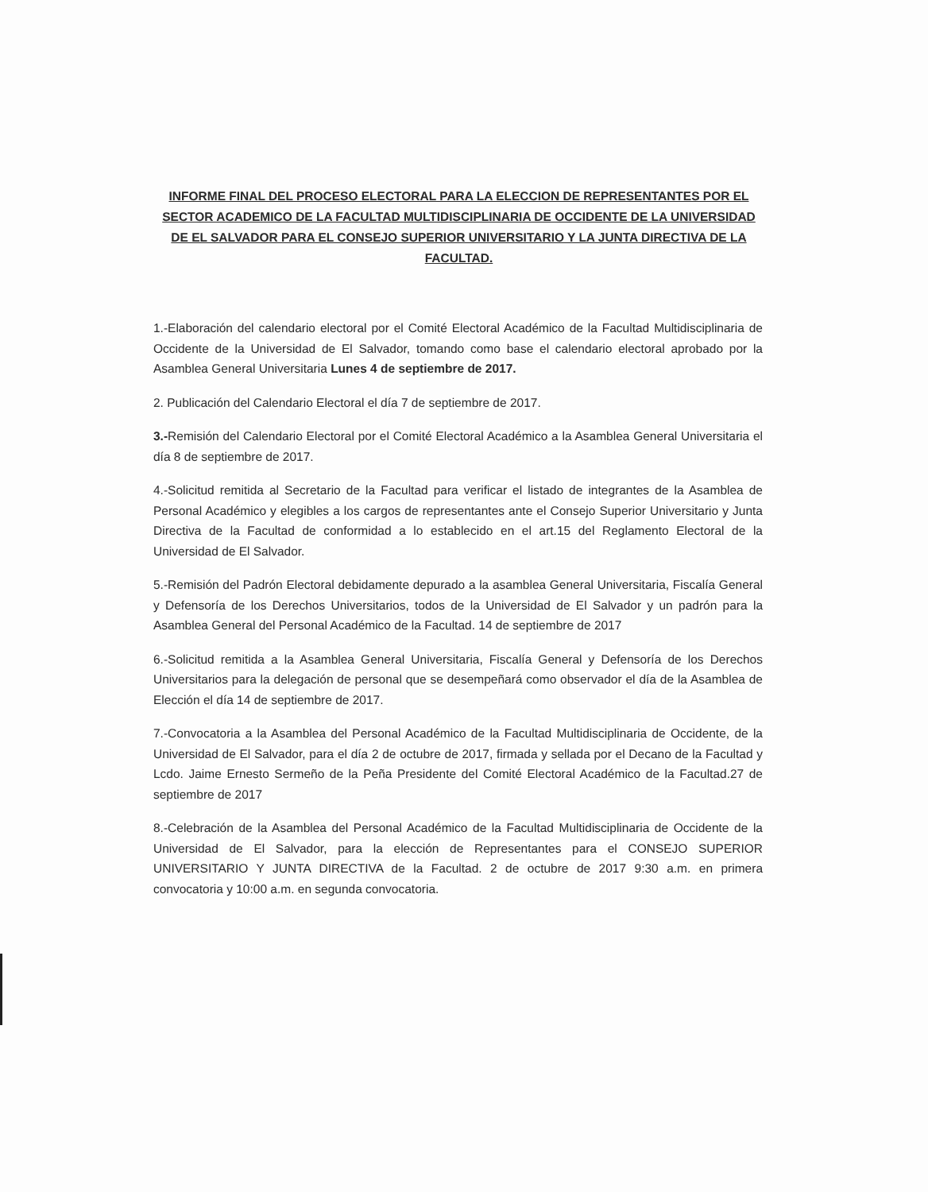INFORME FINAL DEL PROCESO ELECTORAL PARA LA ELECCION DE REPRESENTANTES POR EL SECTOR ACADEMICO DE LA FACULTAD MULTIDISCIPLINARIA DE OCCIDENTE DE LA UNIVERSIDAD DE EL SALVADOR PARA EL CONSEJO SUPERIOR UNIVERSITARIO Y LA JUNTA DIRECTIVA DE LA FACULTAD.
1.-Elaboración del calendario electoral por el Comité Electoral Académico de la Facultad Multidisciplinaria de Occidente de la Universidad de El Salvador, tomando como base el calendario electoral aprobado por la Asamblea General Universitaria Lunes 4 de septiembre de 2017.
2. Publicación del Calendario Electoral el día 7 de septiembre de 2017.
3.-Remisión del Calendario Electoral por el Comité Electoral Académico a la Asamblea General Universitaria el día 8 de septiembre de 2017.
4.-Solicitud remitida al Secretario de la Facultad para verificar el listado de integrantes de la Asamblea de Personal Académico y elegibles a los cargos de representantes ante el Consejo Superior Universitario y Junta Directiva de la Facultad de conformidad a lo establecido en el art.15 del Reglamento Electoral de la Universidad de El Salvador.
5.-Remisión del Padrón Electoral debidamente depurado a la asamblea General Universitaria, Fiscalía General y Defensoría de los Derechos Universitarios, todos de la Universidad de El Salvador y un padrón para la Asamblea General del Personal Académico de la Facultad. 14 de septiembre de 2017
6.-Solicitud remitida a la Asamblea General Universitaria, Fiscalía General y Defensoría de los Derechos Universitarios para la delegación de personal que se desempeñará como observador el día de la Asamblea de Elección el día 14 de septiembre de 2017.
7.-Convocatoria a la Asamblea del Personal Académico de la Facultad Multidisciplinaria de Occidente, de la Universidad de El Salvador, para el día 2 de octubre de 2017, firmada y sellada por el Decano de la Facultad y Lcdo. Jaime Ernesto Sermeño de la Peña Presidente del Comité Electoral Académico de la Facultad.27 de septiembre de 2017
8.-Celebración de la Asamblea del Personal Académico de la Facultad Multidisciplinaria de Occidente de la Universidad de El Salvador, para la elección de Representantes para el CONSEJO SUPERIOR UNIVERSITARIO Y JUNTA DIRECTIVA de la Facultad. 2 de octubre de 2017 9:30 a.m. en primera convocatoria y 10:00 a.m. en segunda convocatoria.